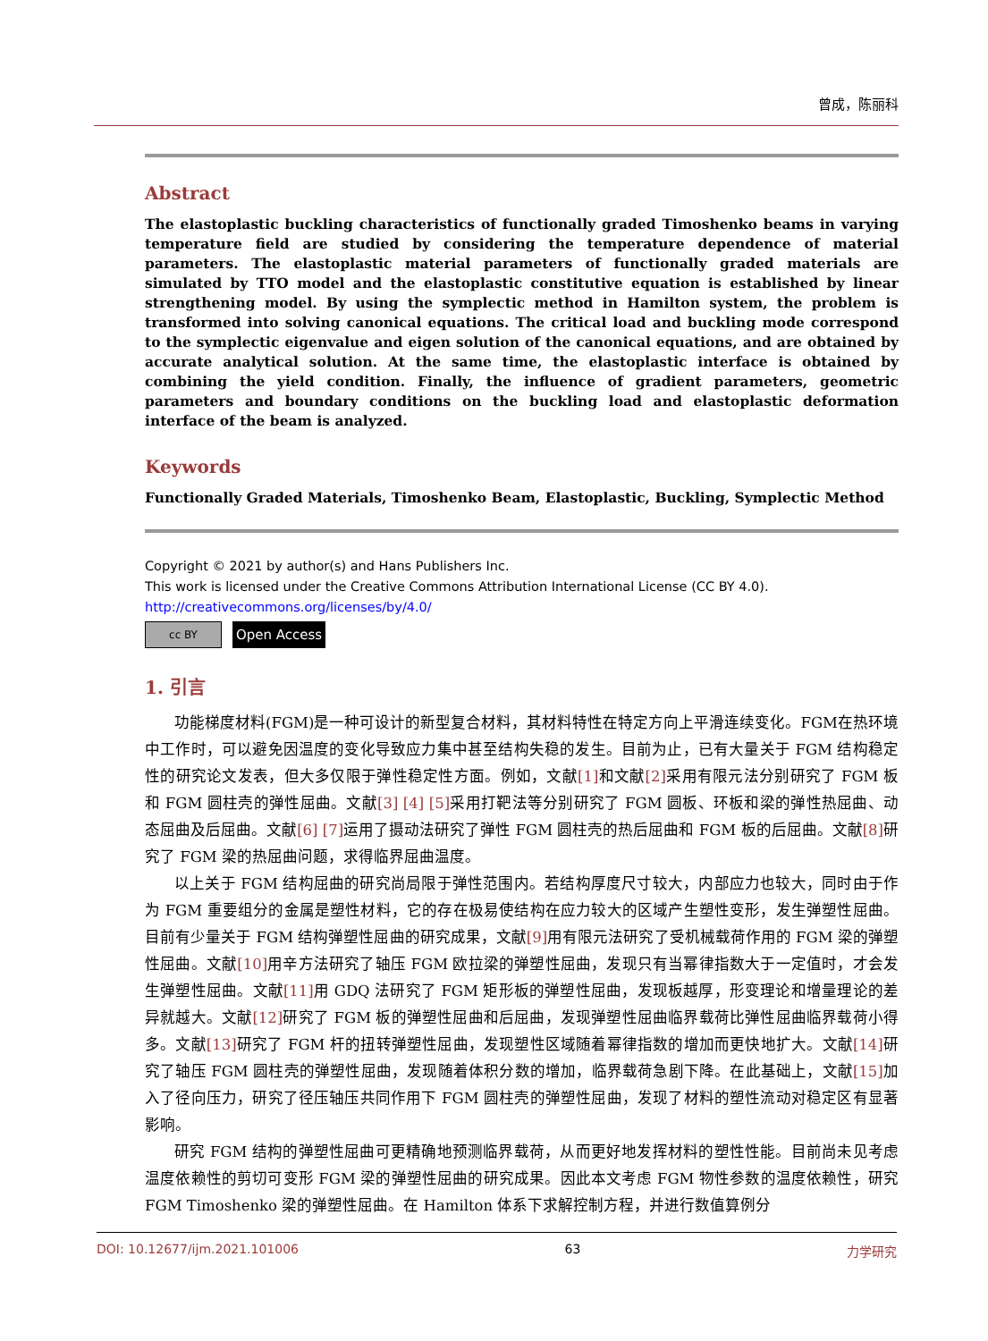曾成，陈丽科
Abstract
The elastoplastic buckling characteristics of functionally graded Timoshenko beams in varying temperature field are studied by considering the temperature dependence of material parameters. The elastoplastic material parameters of functionally graded materials are simulated by TTO model and the elastoplastic constitutive equation is established by linear strengthening model. By using the symplectic method in Hamilton system, the problem is transformed into solving canonical equations. The critical load and buckling mode correspond to the symplectic eigenvalue and eigen solution of the canonical equations, and are obtained by accurate analytical solution. At the same time, the elastoplastic interface is obtained by combining the yield condition. Finally, the influence of gradient parameters, geometric parameters and boundary conditions on the buckling load and elastoplastic deformation interface of the beam is analyzed.
Keywords
Functionally Graded Materials, Timoshenko Beam, Elastoplastic, Buckling, Symplectic Method
Copyright © 2021 by author(s) and Hans Publishers Inc.
This work is licensed under the Creative Commons Attribution International License (CC BY 4.0).
http://creativecommons.org/licenses/by/4.0/
cc BY
Open Access
1. 引言
功能梯度材料(FGM)是一种可设计的新型复合材料，其材料特性在特定方向上平滑连续变化。FGM在热环境中工作时，可以避免因温度的变化导致应力集中甚至结构失稳的发生。目前为止，已有大量关于 FGM 结构稳定性的研究论文发表，但大多仅限于弹性稳定性方面。例如，文献[1] 和文献[2] 采用有限元法分别研究了 FGM 板和 FGM 圆柱壳的弹性屈曲。文献[3] [4] [5] 采用打靶法等分别研究了 FGM 圆板、环板和梁的弹性热屈曲、动态屈曲及后屈曲。文献[6] [7] 运用了摄动法研究了弹性 FGM 圆柱壳的热后屈曲和 FGM 板的后屈曲。文献[8] 研究了 FGM 梁的热屈曲问题，求得临界屈曲温度。
以上关于 FGM 结构屈曲的研究尚局限于弹性范围内。若结构厚度尺寸较大，内部应力也较大，同时由于作为 FGM 重要组分的金属是塑性材料，它的存在极易使结构在应力较大的区域产生塑性变形，发生弹塑性屈曲。目前有少量关于 FGM 结构弹塑性屈曲的研究成果，文献[9] 用有限元法研究了受机械载荷作用的 FGM 梁的弹塑性屈曲。文献[10] 用辛方法研究了轴压 FGM 欧拉梁的弹塑性屈曲，发现只有当幂律指数大于一定值时，才会发生弹塑性屈曲。文献[11] 用 GDQ 法研究了 FGM 矩形板的弹塑性屈曲，发现板越厚，形变理论和增量理论的差异就越大。文献[12] 研究了 FGM 板的弹塑性屈曲和后屈曲，发现弹塑性屈曲临界载荷比弹性屈曲临界载荷小得多。文献[13] 研究了 FGM 杆的扭转弹塑性屈曲，发现塑性区域随着幂律指数的增加而更快地扩大。文献[14] 研究了轴压 FGM 圆柱壳的弹塑性屈曲，发现随着体积分数的增加，临界载荷急剧下降。在此基础上，文献[15] 加入了径向压力，研究了径压轴压共同作用下 FGM 圆柱壳的弹塑性屈曲，发现了材料的塑性流动对稳定区有显著影响。
研究 FGM 结构的弹塑性屈曲可更精确地预测临界载荷，从而更好地发挥材料的塑性性能。目前尚未见考虑温度依赖性的剪切可变形 FGM 梁的弹塑性屈曲的研究成果。因此本文考虑 FGM 物性参数的温度依赖性，研究 FGM Timoshenko 梁的弹塑性屈曲。在 Hamilton 体系下求解控制方程，并进行数值算例分
DOI: 10.12677/ijm.2021.101006 63 力学研究